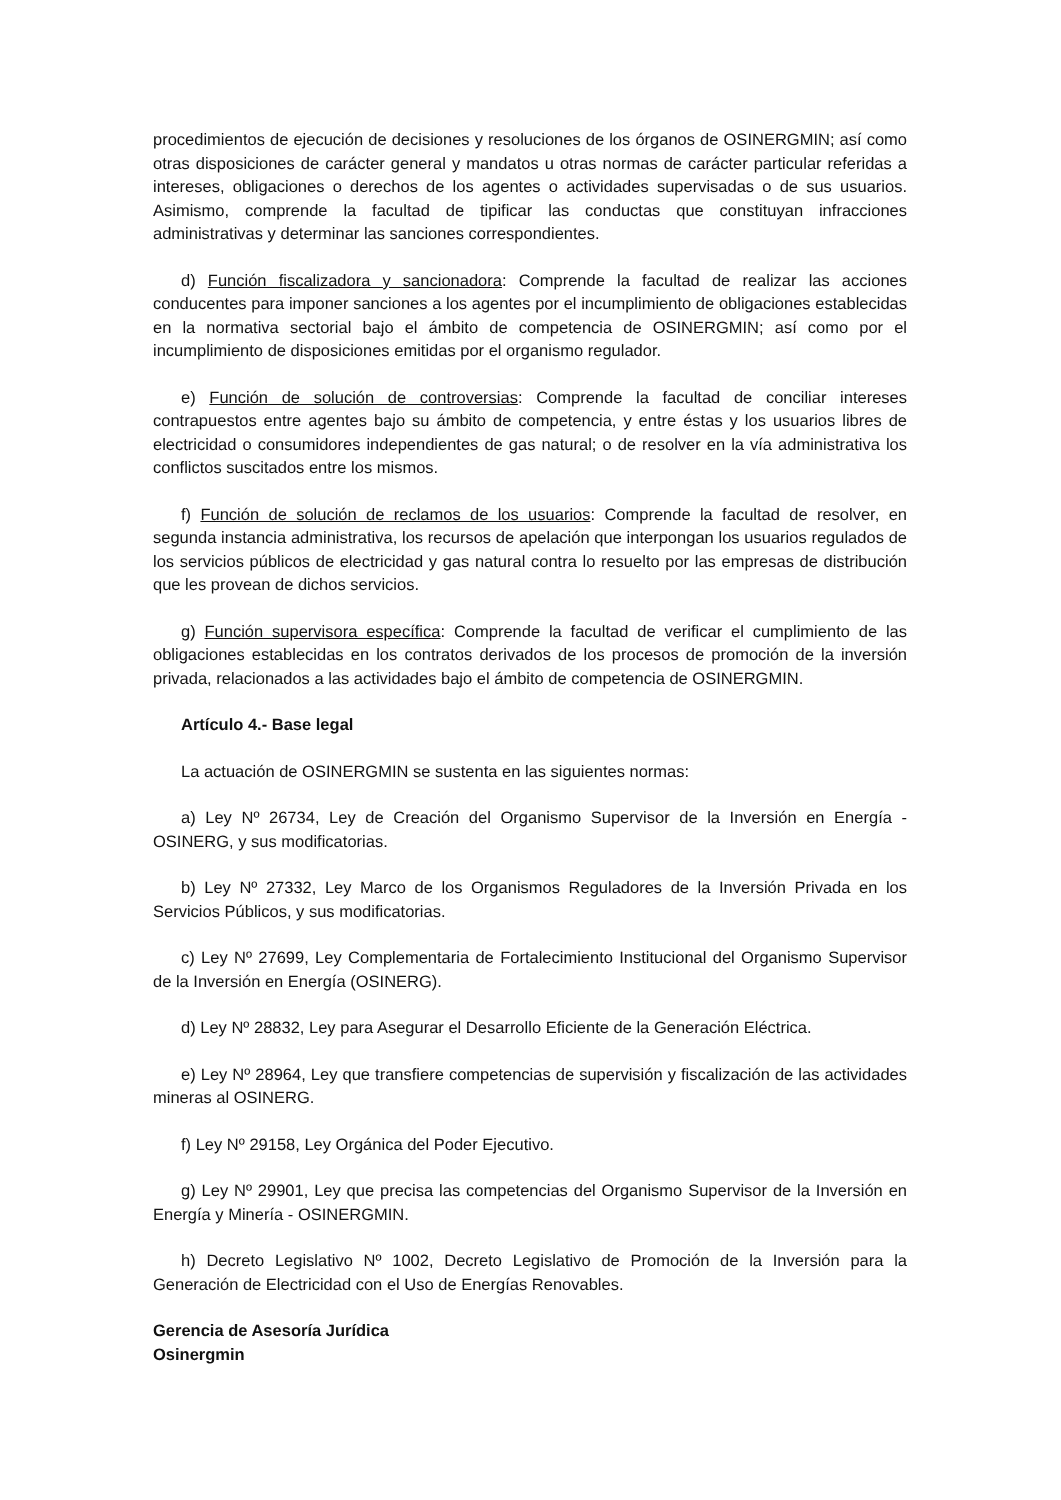procedimientos de ejecución de decisiones y resoluciones de los órganos de OSINERGMIN; así como otras disposiciones de carácter general y mandatos u otras normas de carácter particular referidas a intereses, obligaciones o derechos de los agentes o actividades supervisadas o de sus usuarios. Asimismo, comprende la facultad de tipificar las conductas que constituyan infracciones administrativas y determinar las sanciones correspondientes.
d) Función fiscalizadora y sancionadora: Comprende la facultad de realizar las acciones conducentes para imponer sanciones a los agentes por el incumplimiento de obligaciones establecidas en la normativa sectorial bajo el ámbito de competencia de OSINERGMIN; así como por el incumplimiento de disposiciones emitidas por el organismo regulador.
e) Función de solución de controversias: Comprende la facultad de conciliar intereses contrapuestos entre agentes bajo su ámbito de competencia, y entre éstas y los usuarios libres de electricidad o consumidores independientes de gas natural; o de resolver en la vía administrativa los conflictos suscitados entre los mismos.
f) Función de solución de reclamos de los usuarios: Comprende la facultad de resolver, en segunda instancia administrativa, los recursos de apelación que interpongan los usuarios regulados de los servicios públicos de electricidad y gas natural contra lo resuelto por las empresas de distribución que les provean de dichos servicios.
g) Función supervisora específica: Comprende la facultad de verificar el cumplimiento de las obligaciones establecidas en los contratos derivados de los procesos de promoción de la inversión privada, relacionados a las actividades bajo el ámbito de competencia de OSINERGMIN.
Artículo 4.- Base legal
La actuación de OSINERGMIN se sustenta en las siguientes normas:
a) Ley Nº 26734, Ley de Creación del Organismo Supervisor de la Inversión en Energía - OSINERG, y sus modificatorias.
b) Ley Nº 27332, Ley Marco de los Organismos Reguladores de la Inversión Privada en los Servicios Públicos, y sus modificatorias.
c) Ley Nº 27699, Ley Complementaria de Fortalecimiento Institucional del Organismo Supervisor de la Inversión en Energía (OSINERG).
d) Ley Nº 28832, Ley para Asegurar el Desarrollo Eficiente de la Generación Eléctrica.
e) Ley Nº 28964, Ley que transfiere competencias de supervisión y fiscalización de las actividades mineras al OSINERG.
f) Ley Nº 29158, Ley Orgánica del Poder Ejecutivo.
g) Ley Nº 29901, Ley que precisa las competencias del Organismo Supervisor de la Inversión en Energía y Minería - OSINERGMIN.
h) Decreto Legislativo Nº 1002, Decreto Legislativo de Promoción de la Inversión para la Generación de Electricidad con el Uso de Energías Renovables.
Gerencia de Asesoría Jurídica
Osinergmin